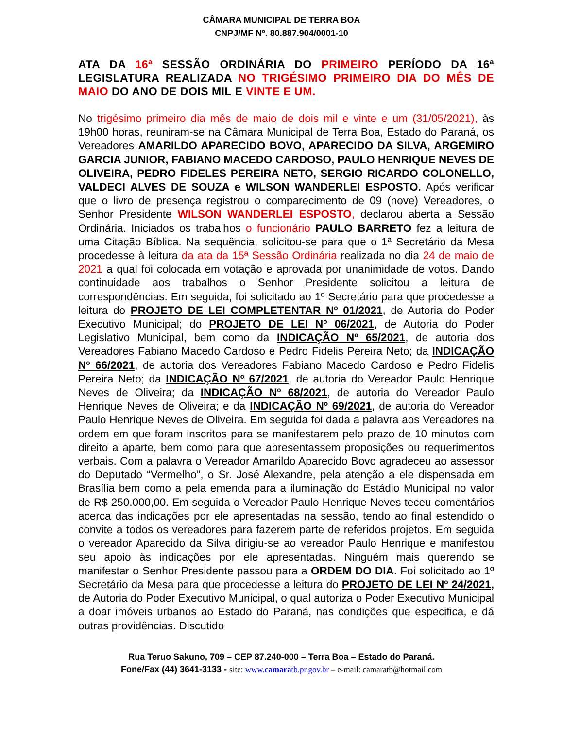CÂMARA MUNICIPAL DE TERRA BOA
CNPJ/MF Nº. 80.887.904/0001-10
ATA DA 16ª SESSÃO ORDINÁRIA DO PRIMEIRO PERÍODO DA 16ª LEGISLATURA REALIZADA NO TRIGÉSIMO PRIMEIRO DIA DO MÊS DE MAIO DO ANO DE DOIS MIL E VINTE E UM.
No trigésimo primeiro dia mês de maio de dois mil e vinte e um (31/05/2021), às 19h00 horas, reuniram-se na Câmara Municipal de Terra Boa, Estado do Paraná, os Vereadores AMARILDO APARECIDO BOVO, APARECIDO DA SILVA, ARGEMIRO GARCIA JUNIOR, FABIANO MACEDO CARDOSO, PAULO HENRIQUE NEVES DE OLIVEIRA, PEDRO FIDELES PEREIRA NETO, SERGIO RICARDO COLONELLO, VALDECI ALVES DE SOUZA e WILSON WANDERLEI ESPOSTO. Após verificar que o livro de presença registrou o comparecimento de 09 (nove) Vereadores, o Senhor Presidente WILSON WANDERLEI ESPOSTO, declarou aberta a Sessão Ordinária. Iniciados os trabalhos o funcionário PAULO BARRETO fez a leitura de uma Citação Bíblica. Na sequência, solicitou-se para que o 1ª Secretário da Mesa procedesse à leitura da ata da 15ª Sessão Ordinária realizada no dia 24 de maio de 2021 a qual foi colocada em votação e aprovada por unanimidade de votos. Dando continuidade aos trabalhos o Senhor Presidente solicitou a leitura de correspondências. Em seguida, foi solicitado ao 1º Secretário para que procedesse a leitura do PROJETO DE LEI COMPLETENTAR Nº 01/2021, de Autoria do Poder Executivo Municipal; do PROJETO DE LEI Nº 06/2021, de Autoria do Poder Legislativo Municipal, bem como da INDICAÇÃO Nº 65/2021, de autoria dos Vereadores Fabiano Macedo Cardoso e Pedro Fidelis Pereira Neto; da INDICAÇÃO Nº 66/2021, de autoria dos Vereadores Fabiano Macedo Cardoso e Pedro Fidelis Pereira Neto; da INDICAÇÃO Nº 67/2021, de autoria do Vereador Paulo Henrique Neves de Oliveira; da INDICAÇÃO Nº 68/2021, de autoria do Vereador Paulo Henrique Neves de Oliveira; e da INDICAÇÃO Nº 69/2021, de autoria do Vereador Paulo Henrique Neves de Oliveira. Em seguida foi dada a palavra aos Vereadores na ordem em que foram inscritos para se manifestarem pelo prazo de 10 minutos com direito a aparte, bem como para que apresentassem proposições ou requerimentos verbais. Com a palavra o Vereador Amarildo Aparecido Bovo agradeceu ao assessor do Deputado “Vermelho”, o Sr. José Alexandre, pela atenção a ele dispensada em Brasília bem como a pela emenda para a iluminação do Estádio Municipal no valor de R$ 250.000,00. Em seguida o Vereador Paulo Henrique Neves teceu comentários acerca das indicações por ele apresentadas na sessão, tendo ao final estendido o convite a todos os vereadores para fazerem parte de referidos projetos. Em seguida o vereador Aparecido da Silva dirigiu-se ao vereador Paulo Henrique e manifestou seu apoio às indicações por ele apresentadas. Ninguém mais querendo se manifestar o Senhor Presidente passou para a ORDEM DO DIA. Foi solicitado ao 1º Secretário da Mesa para que procedesse a leitura do PROJETO DE LEI Nº 24/2021, de Autoria do Poder Executivo Municipal, o qual autoriza o Poder Executivo Municipal a doar imóveis urbanos ao Estado do Paraná, nas condições que especifica, e dá outras providências. Discutido
Rua Teruo Sakuno, 709 – CEP 87.240-000 – Terra Boa – Estado do Paraná.
Fone/Fax (44) 3641-3133 - site: www.camaratb.pr.gov.br – e-mail: camaratb@hotmail.com